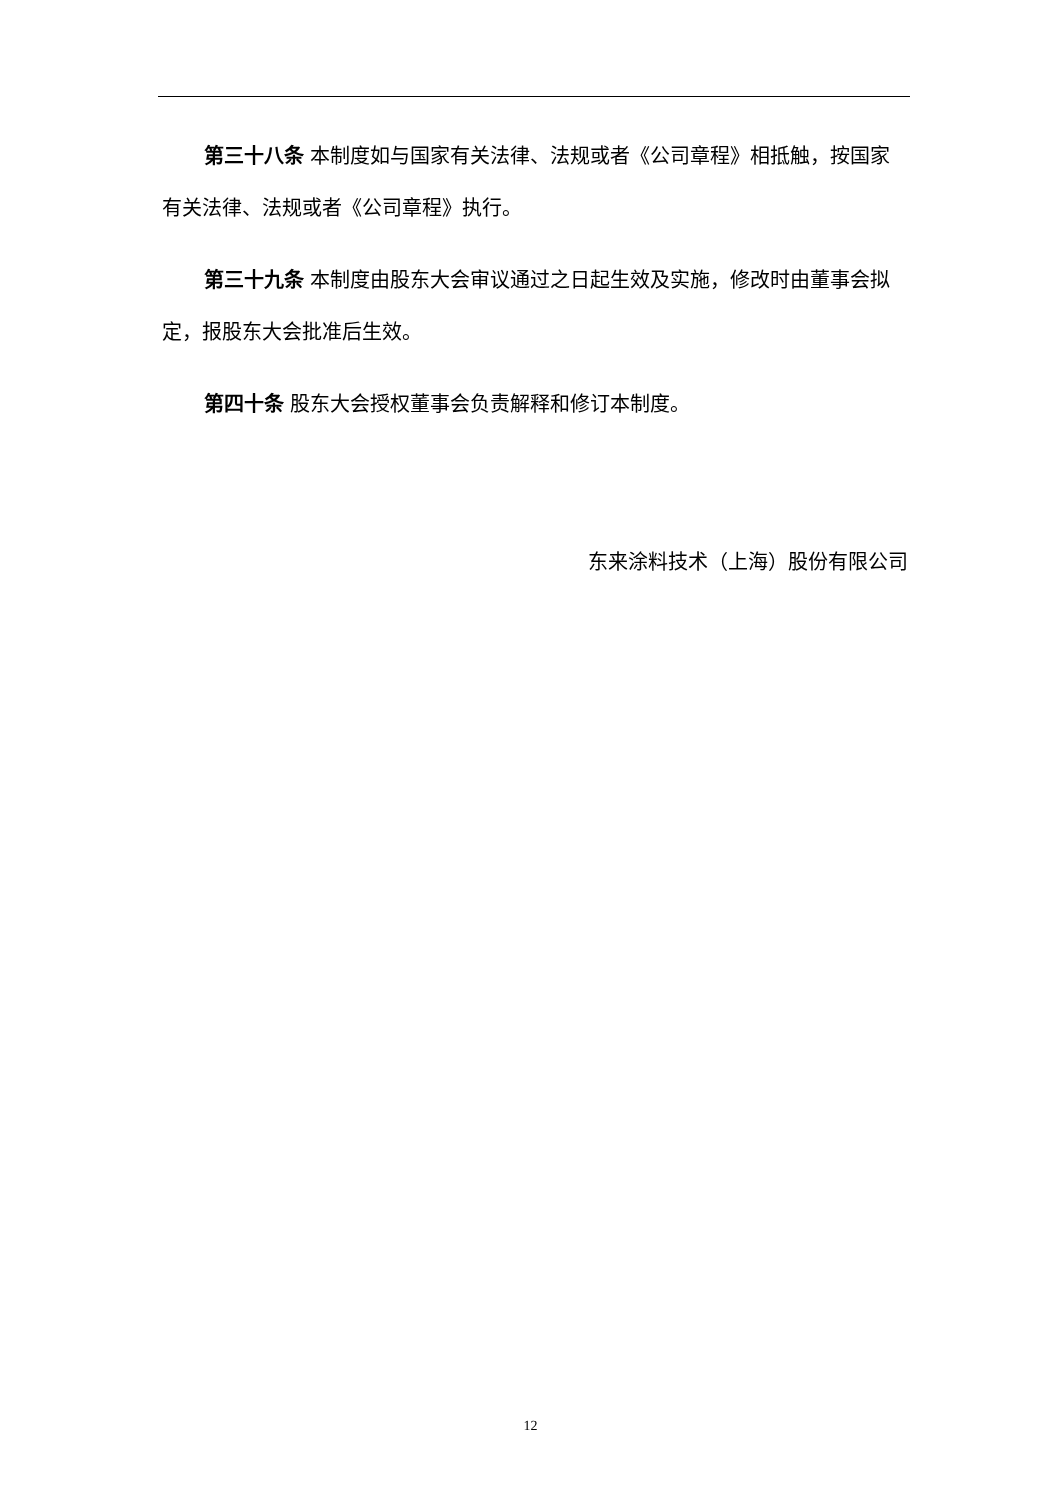第三十八条 本制度如与国家有关法律、法规或者《公司章程》相抵触，按国家有关法律、法规或者《公司章程》执行。
第三十九条 本制度由股东大会审议通过之日起生效及实施，修改时由董事会拟定，报股东大会批准后生效。
第四十条 股东大会授权董事会负责解释和修订本制度。
东来涂料技术（上海）股份有限公司
12